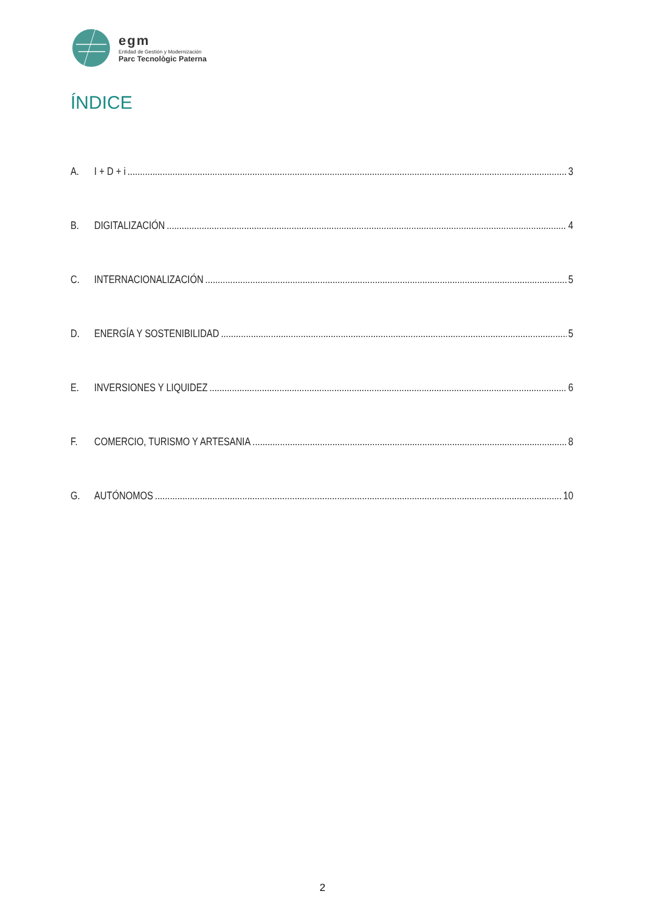egm
Entidad de Gestión y Modernización
Parc Tecnològic Paterna
ÍNDICE
A. I + D + i 3
B. DIGITALIZACIÓN 4
C. INTERNACIONALIZACIÓN 5
D. ENERGÍA Y SOSTENIBILIDAD 5
E. INVERSIONES Y LIQUIDEZ 6
F. COMERCIO, TURISMO Y ARTESANIA 8
G. AUTÓNOMOS 10
2